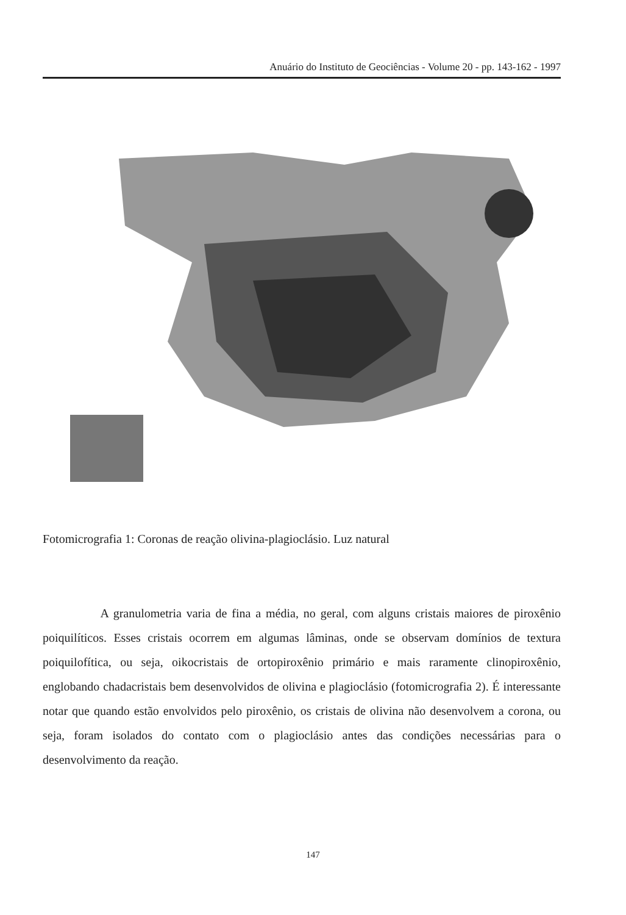Anuário do Instituto de Geociências - Volume 20 - pp. 143-162 - 1997
Fotomicrografia 1: Coronas de reação olivina-plagioclásio. Luz natural
A granulometria varia de fina a média, no geral, com alguns cristais maiores de piroxênio poiquilíticos. Esses cristais ocorrem em algumas lâminas, onde se observam domínios de textura poiquilofítica, ou seja, oikocristais de ortopiroxênio primário e mais raramente clinopiroxênio, englobando chadacristais bem desenvolvidos de olivina e plagioclásio (fotomicrografia 2). É interessante notar que quando estão envolvidos pelo piroxênio, os cristais de olivina não desenvolvem a corona, ou seja, foram isolados do contato com o plagioclásio antes das condições necessárias para o desenvolvimento da reação.
147